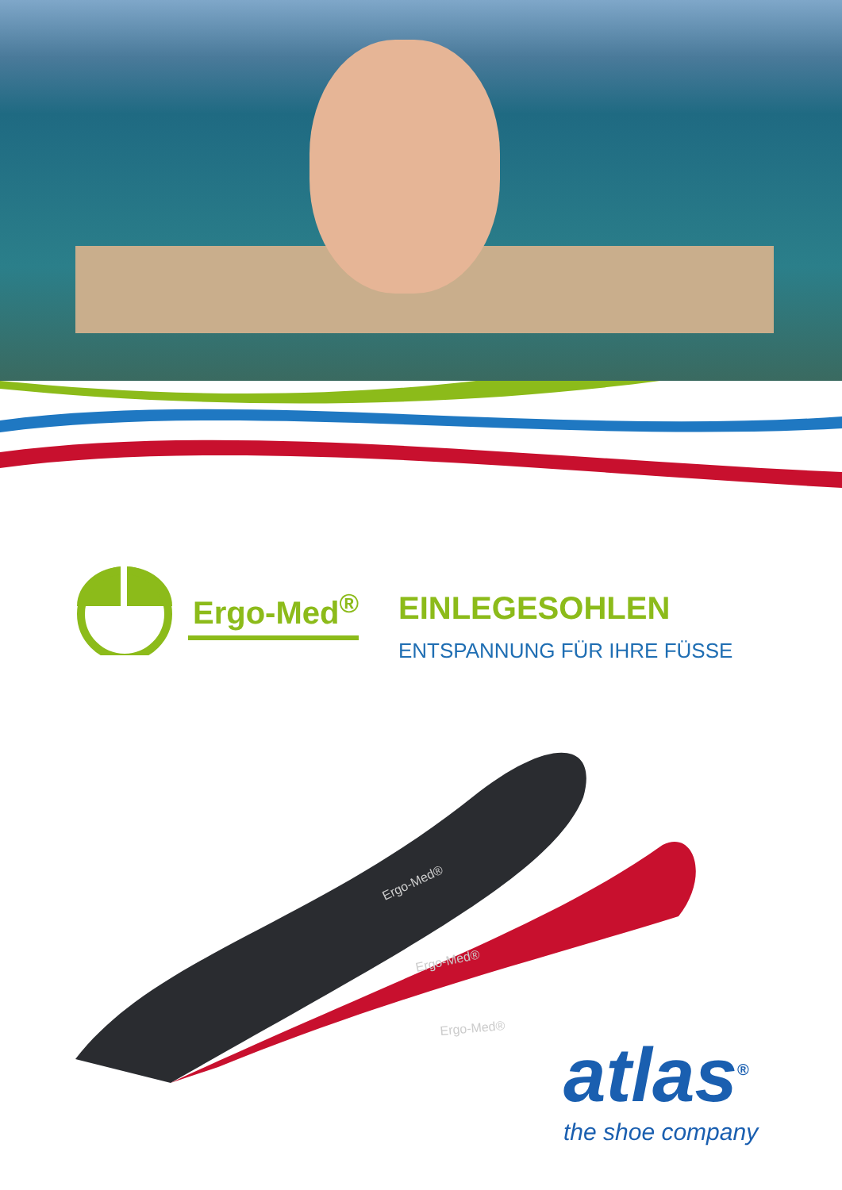Ergo-Med<sup>®</sup>
EINLEGESOHLEN
ENTSPANNUNG FÜR IHRE FÜSSE
Ergo-Med®
Ergo-Med®
Ergo-Med®
atlas<sup>®</sup>
the shoe company